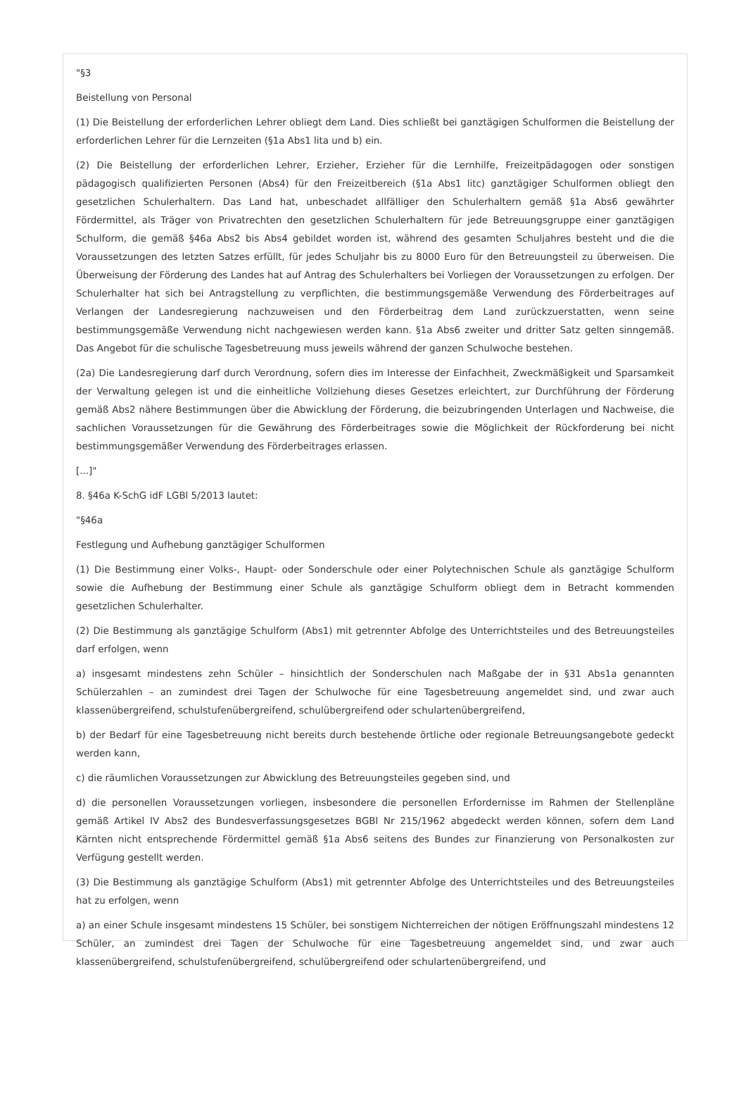"§3
Beistellung von Personal
(1) Die Beistellung der erforderlichen Lehrer obliegt dem Land. Dies schließt bei ganztägigen Schulformen die Beistellung der erforderlichen Lehrer für die Lernzeiten (§1a Abs1 lita und b) ein.
(2) Die Beistellung der erforderlichen Lehrer, Erzieher, Erzieher für die Lernhilfe, Freizeitpädagogen oder sonstigen pädagogisch qualifizierten Personen (Abs4) für den Freizeitbereich (§1a Abs1 litc) ganztägiger Schulformen obliegt den gesetzlichen Schulerhaltern. Das Land hat, unbeschadet allfälliger den Schulerhaltern gemäß §1a Abs6 gewährter Fördermittel, als Träger von Privatrechten den gesetzlichen Schulerhaltern für jede Betreuungsgruppe einer ganztägigen Schulform, die gemäß §46a Abs2 bis Abs4 gebildet worden ist, während des gesamten Schuljahres besteht und die die Voraussetzungen des letzten Satzes erfüllt, für jedes Schuljahr bis zu 8000 Euro für den Betreuungsteil zu überweisen. Die Überweisung der Förderung des Landes hat auf Antrag des Schulerhalters bei Vorliegen der Voraussetzungen zu erfolgen. Der Schulerhalter hat sich bei Antragstellung zu verpflichten, die bestimmungsgemäße Verwendung des Förderbeitrages auf Verlangen der Landesregierung nachzuweisen und den Förderbeitrag dem Land zurückzuerstatten, wenn seine bestimmungsgemäße Verwendung nicht nachgewiesen werden kann. §1a Abs6 zweiter und dritter Satz gelten sinngemäß. Das Angebot für die schulische Tagesbetreuung muss jeweils während der ganzen Schulwoche bestehen.
(2a) Die Landesregierung darf durch Verordnung, sofern dies im Interesse der Einfachheit, Zweckmäßigkeit und Sparsamkeit der Verwaltung gelegen ist und die einheitliche Vollziehung dieses Gesetzes erleichtert, zur Durchführung der Förderung gemäß Abs2 nähere Bestimmungen über die Abwicklung der Förderung, die beizubringenden Unterlagen und Nachweise, die sachlichen Voraussetzungen für die Gewährung des Förderbeitrages sowie die Möglichkeit der Rückforderung bei nicht bestimmungsgemäßer Verwendung des Förderbeitrages erlassen.
[...]"
8. §46a K-SchG idF LGBl 5/2013 lautet:
"§46a
Festlegung und Aufhebung ganztägiger Schulformen
(1) Die Bestimmung einer Volks-, Haupt- oder Sonderschule oder einer Polytechnischen Schule als ganztägige Schulform sowie die Aufhebung der Bestimmung einer Schule als ganztägige Schulform obliegt dem in Betracht kommenden gesetzlichen Schulerhalter.
(2) Die Bestimmung als ganztägige Schulform (Abs1) mit getrennter Abfolge des Unterrichtsteiles und des Betreuungsteiles darf erfolgen, wenn
a) insgesamt mindestens zehn Schüler – hinsichtlich der Sonderschulen nach Maßgabe der in §31 Abs1a genannten Schülerzahlen – an zumindest drei Tagen der Schulwoche für eine Tagesbetreuung angemeldet sind, und zwar auch klassenübergreifend, schulstufenübergreifend, schulübergreifend oder schulartenübergreifend,
b) der Bedarf für eine Tagesbetreuung nicht bereits durch bestehende örtliche oder regionale Betreuungsangebote gedeckt werden kann,
c) die räumlichen Voraussetzungen zur Abwicklung des Betreuungsteiles gegeben sind, und
d) die personellen Voraussetzungen vorliegen, insbesondere die personellen Erfordernisse im Rahmen der Stellenpläne gemäß Artikel IV Abs2 des Bundesverfassungsgesetzes BGBl Nr 215/1962 abgedeckt werden können, sofern dem Land Kärnten nicht entsprechende Fördermittel gemäß §1a Abs6 seitens des Bundes zur Finanzierung von Personalkosten zur Verfügung gestellt werden.
(3) Die Bestimmung als ganztägige Schulform (Abs1) mit getrennter Abfolge des Unterrichtsteiles und des Betreuungsteiles hat zu erfolgen, wenn
a) an einer Schule insgesamt mindestens 15 Schüler, bei sonstigem Nichterreichen der nötigen Eröffnungszahl mindestens 12 Schüler, an zumindest drei Tagen der Schulwoche für eine Tagesbetreuung angemeldet sind, und zwar auch klassenübergreifend, schulstufenübergreifend, schulübergreifend oder schulartenübergreifend, und